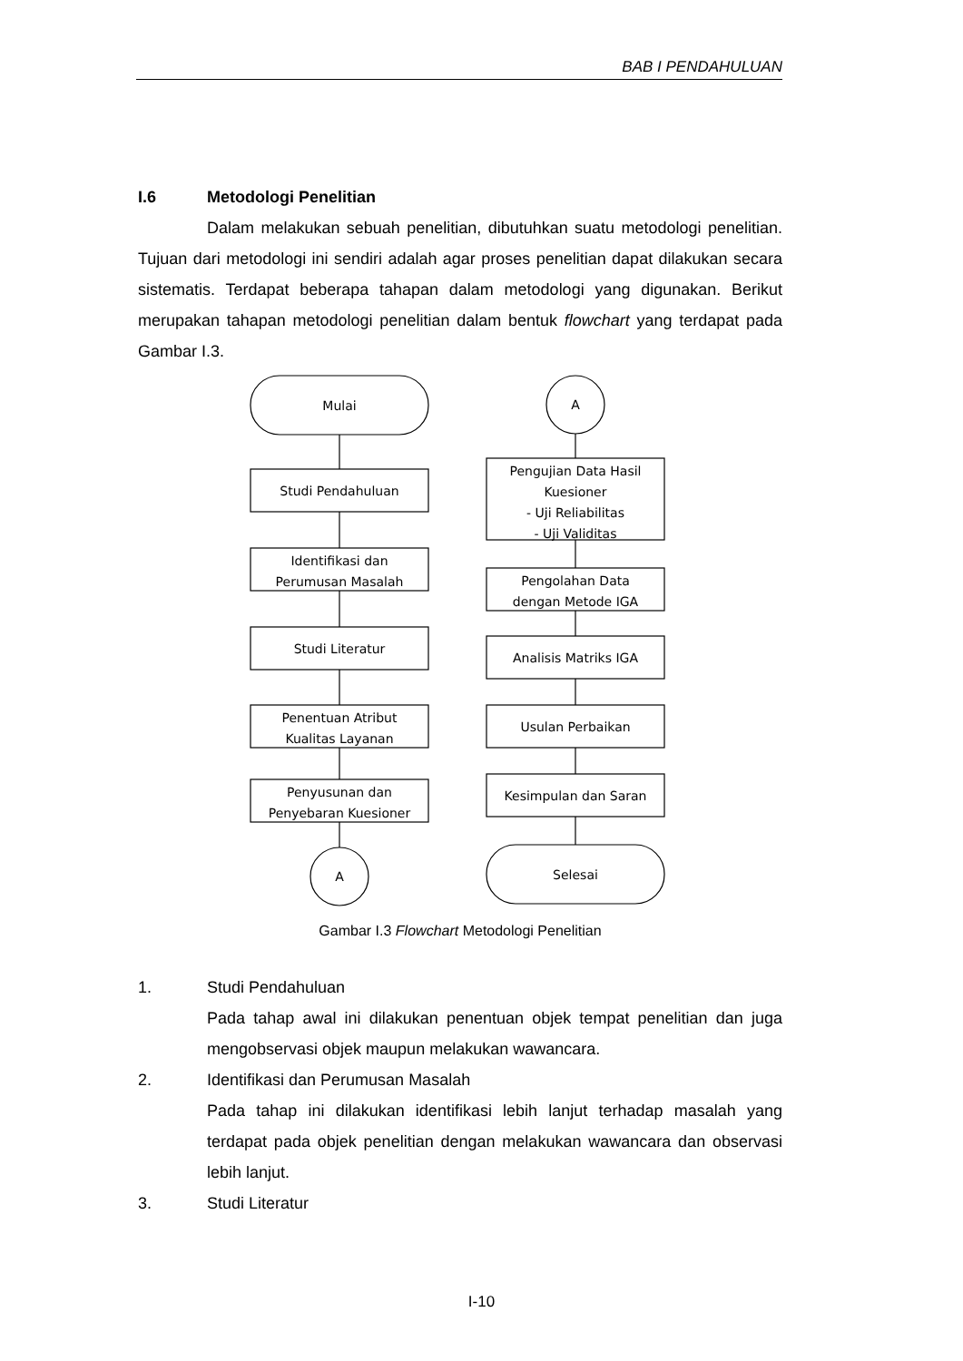BAB I PENDAHULUAN
I.6 Metodologi Penelitian
Dalam melakukan sebuah penelitian, dibutuhkan suatu metodologi penelitian. Tujuan dari metodologi ini sendiri adalah agar proses penelitian dapat dilakukan secara sistematis. Terdapat beberapa tahapan dalam metodologi yang digunakan. Berikut merupakan tahapan metodologi penelitian dalam bentuk flowchart yang terdapat pada Gambar I.3.
Mulai
Studi Pendahuluan
Identifikasi dan
Perumusan Masalah
Studi Literatur
Penentuan Atribut
Kualitas Layanan
Penyusunan dan
Penyebaran Kuesioner
A
A
Pengujian Data Hasil
Kuesioner
- Uji Reliabilitas
- Uji Validitas
Pengolahan Data
dengan Metode IGA
Analisis Matriks IGA
Usulan Perbaikan
Kesimpulan dan Saran
Selesai
Gambar I.3 Flowchart Metodologi Penelitian
1. Studi Pendahuluan
Pada tahap awal ini dilakukan penentuan objek tempat penelitian dan juga mengobservasi objek maupun melakukan wawancara.
2. Identifikasi dan Perumusan Masalah
Pada tahap ini dilakukan identifikasi lebih lanjut terhadap masalah yang terdapat pada objek penelitian dengan melakukan wawancara dan observasi lebih lanjut.
3. Studi Literatur
I-10